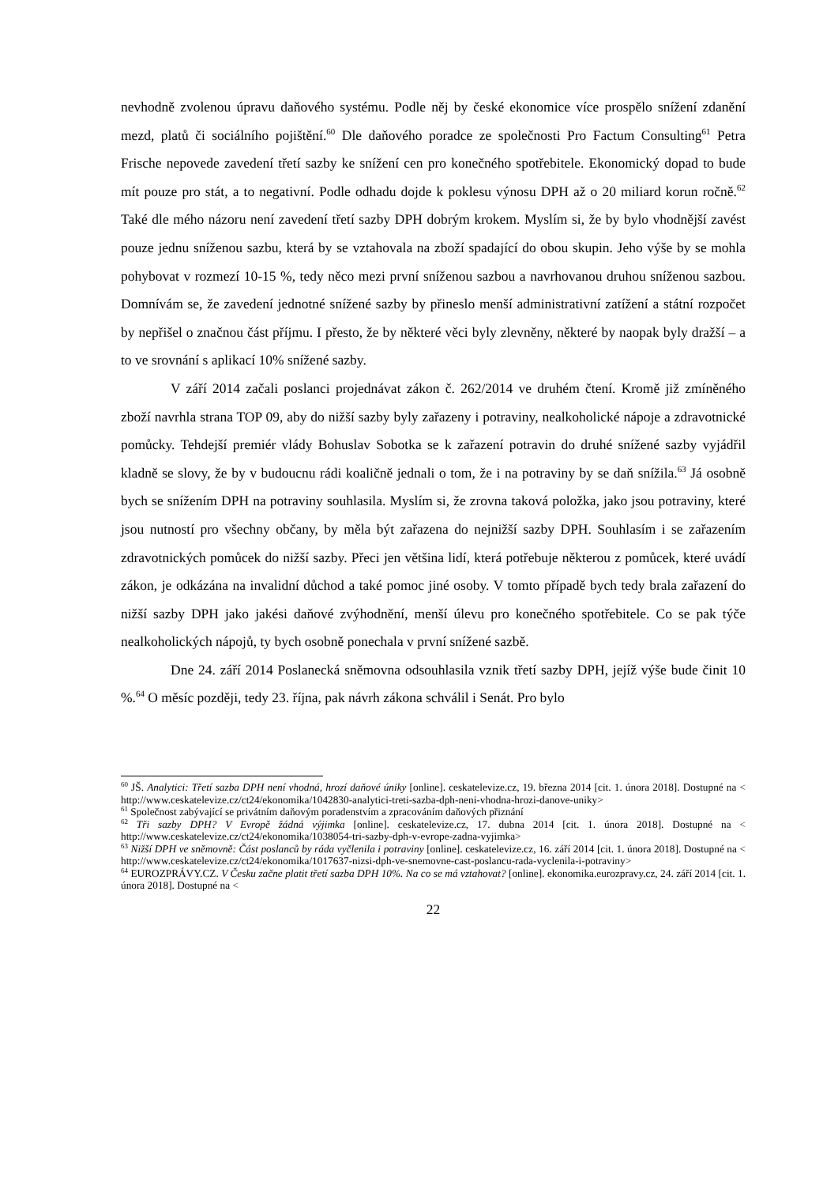nevhodně zvolenou úpravu daňového systému. Podle něj by české ekonomice více prospělo snížení zdanění mezd, platů či sociálního pojištění.<sup>60</sup> Dle daňového poradce ze společnosti Pro Factum Consulting<sup>61</sup> Petra Frische nepovede zavedení třetí sazby ke snížení cen pro konečného spotřebitele. Ekonomický dopad to bude mít pouze pro stát, a to negativní. Podle odhadu dojde k poklesu výnosu DPH až o 20 miliard korun ročně.<sup>62</sup> Také dle mého názoru není zavedení třetí sazby DPH dobrým krokem. Myslím si, že by bylo vhodnější zavést pouze jednu sníženou sazbu, která by se vztahovala na zboží spadající do obou skupin. Jeho výše by se mohla pohybovat v rozmezí 10-15 %, tedy něco mezi první sníženou sazbou a navrhovanou druhou sníženou sazbou. Domnívám se, že zavedení jednotné snížené sazby by přineslo menší administrativní zatížení a státní rozpočet by nepřišel o značnou část příjmu. I přesto, že by některé věci byly zlevněny, některé by naopak byly dražší – a to ve srovnání s aplikací 10% snížené sazby.
V září 2014 začali poslanci projednávat zákon č. 262/2014 ve druhém čtení. Kromě již zmíněného zboží navrhla strana TOP 09, aby do nižší sazby byly zařazeny i potraviny, nealkoholické nápoje a zdravotnické pomůcky. Tehdejší premiér vlády Bohuslav Sobotka se k zařazení potravin do druhé snížené sazby vyjádřil kladně se slovy, že by v budoucnu rádi koaličně jednali o tom, že i na potraviny by se daň snížila.<sup>63</sup> Já osobně bych se snížením DPH na potraviny souhlasila. Myslím si, že zrovna taková položka, jako jsou potraviny, které jsou nutností pro všechny občany, by měla být zařazena do nejnižší sazby DPH. Souhlasím i se zařazením zdravotnických pomůcek do nižší sazby. Přeci jen většina lidí, která potřebuje některou z pomůcek, které uvádí zákon, je odkázána na invalidní důchod a také pomoc jiné osoby. V tomto případě bych tedy brala zařazení do nižší sazby DPH jako jakési daňové zvýhodnění, menší úlevu pro konečného spotřebitele. Co se pak týče nealkoholických nápojů, ty bych osobně ponechala v první snížené sazbě.
Dne 24. září 2014 Poslanecká sněmovna odsouhlasila vznik třetí sazby DPH, jejíž výše bude činit 10 %.<sup>64</sup> O měsíc později, tedy 23. října, pak návrh zákona schválil i Senát. Pro bylo
<sup>60</sup> JŠ. Analytici: Třetí sazba DPH není vhodná, hrozí daňové úniky [online]. ceskatelevize.cz, 19. března 2014 [cit. 1. února 2018]. Dostupné na < http://www.ceskatelevize.cz/ct24/ekonomika/1042830-analytici-treti-sazba-dph-neni-vhodna-hrozi-danove-uniky>
<sup>61</sup> Společnost zabývající se privátním daňovým poradenstvím a zpracováním daňových přiznání
<sup>62</sup> Tři sazby DPH? V Evropě žádná výjimka [online]. ceskatelevize.cz, 17. dubna 2014 [cit. 1. února 2018]. Dostupné na < http://www.ceskatelevize.cz/ct24/ekonomika/1038054-tri-sazby-dph-v-evrope-zadna-vyjimka>
<sup>63</sup> Nižší DPH ve sněmovně: Část poslanců by ráda vyčlenila i potraviny [online]. ceskatelevize.cz, 16. září 2014 [cit. 1. února 2018]. Dostupné na < http://www.ceskatelevize.cz/ct24/ekonomika/1017637-nizsi-dph-ve-snemovne-cast-poslancu-rada-vyclenila-i-potraviny>
<sup>64</sup> EUROZPRÁVY.CZ. V Česku začne platit třetí sazba DPH 10%. Na co se má vztahovat? [online]. ekonomika.eurozpravy.cz, 24. září 2014 [cit. 1. února 2018]. Dostupné na <
22